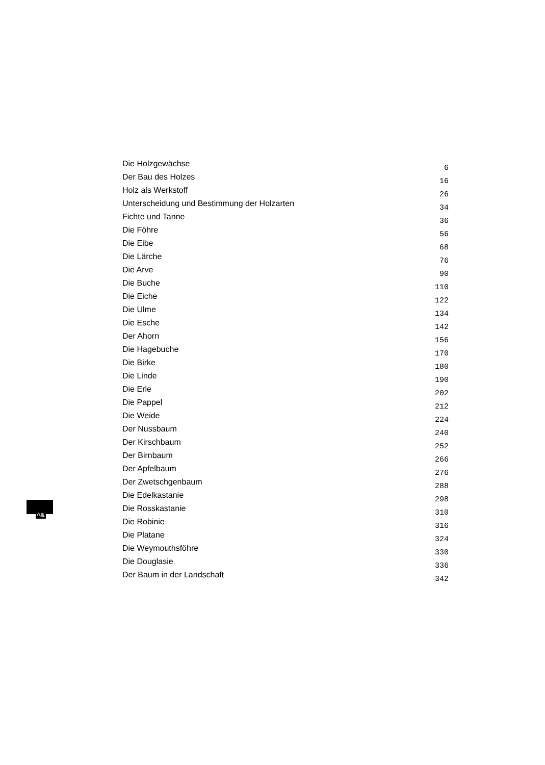| Die Holzgewächse | 6 |
| Der Bau des Holzes | 16 |
| Holz als Werkstoff | 26 |
| Unterscheidung und Bestimmung der Holzarten | 34 |
| Fichte und Tanne | 36 |
| Die Föhre | 56 |
| Die Eibe | 68 |
| Die Lärche | 76 |
| Die Arve | 90 |
| Die Buche | 110 |
| Die Eiche | 122 |
| Die Ulme | 134 |
| Die Esche | 142 |
| Der Ahorn | 156 |
| Die Hagebuche | 170 |
| Die Birke | 180 |
| Die Linde | 190 |
| Die Erle | 202 |
| Die Pappel | 212 |
| Die Weide | 224 |
| Der Nussbaum | 240 |
| Der Kirschbaum | 252 |
| Der Birnbaum | 266 |
| Der Apfelbaum | 276 |
| Der Zwetschgenbaum | 288 |
| Die Edelkastanie | 298 |
| Die Rosskastanie | 310 |
| Die Robinie | 316 |
| Die Platane | 324 |
| Die Weymouthsföhre | 330 |
| Die Douglasie | 336 |
| Der Baum in der Landschaft | 342 |
^&